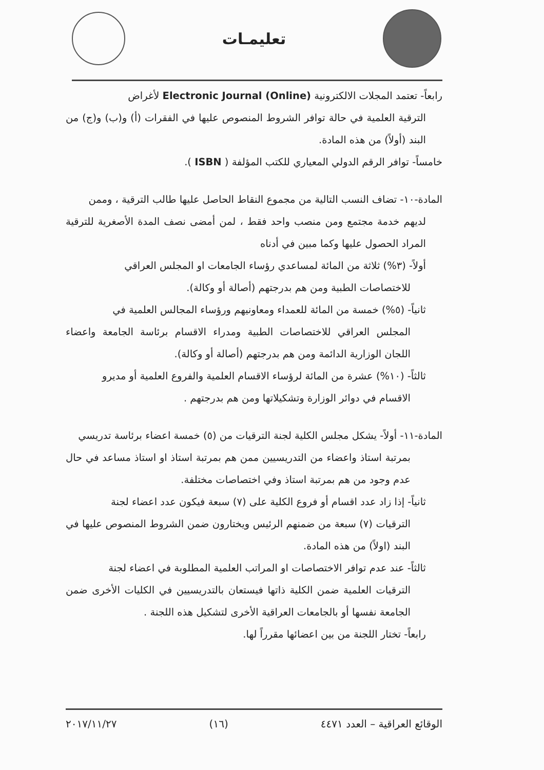تعليمـات
رابعاً- تعتمد المجلات الالكترونية Electronic Journal (Online) لأغراض
الترقية العلمية في حالة توافر الشروط المنصوص عليها في الفقرات (أ) و(ب) و(ج) من البند (أولاً) من هذه المادة.
خامساً- توافر الرقم الدولي المعياري للكتب المؤلفة ( ISBN ).
المادة-١٠- تضاف النسب التالية من مجموع النقاط الحاصل عليها طالب الترقية ، وممن
لديهم خدمة مجتمع ومن منصب واحد فقط ، لمن أمضى نصف المدة الأصغرية للترقية المراد الحصول عليها وكما مبين في أدناه
أولاً- (٣%) ثلاثة من المائة لمساعدي رؤساء الجامعات او المجلس العراقي
للاختصاصات الطبية ومن هم بدرجتهم (أصالة أو وكالة).
ثانياً- (٥%) خمسة من المائة للعمداء ومعاونيهم ورؤساء المجالس العلمية في
المجلس العراقي للاختصاصات الطبية ومدراء الاقسام برئاسة الجامعة واعضاء اللجان الوزارية الدائمة ومن هم بدرجتهم (أصالة أو وكالة).
ثالثاً- (١٠%) عشرة من المائة لرؤساء الاقسام العلمية والفروع العلمية أو مديرو
الاقسام في دوائر الوزارة وتشكيلاتها ومن هم بدرجتهم .
المادة-١١- أولاً- يشكل مجلس الكلية لجنة الترقيات من (٥) خمسة اعضاء برئاسة تدريسي
بمرتبة استاذ واعضاء من التدريسيين ممن هم بمرتبة استاذ او استاذ مساعد في حال عدم وجود من هم بمرتبة استاذ وفي اختصاصات مختلفة.
ثانياً- إذا زاد عدد اقسام أو فروع الكلية على (٧) سبعة فيكون عدد اعضاء لجنة
الترقيات (٧) سبعة من ضمنهم الرئيس ويختارون ضمن الشروط المنصوص عليها في البند (اولاً) من هذه المادة.
ثالثاً- عند عدم توافر الاختصاصات او المراتب العلمية المطلوبة في اعضاء لجنة
الترقيات العلمية ضمن الكلية ذاتها فيستعان بالتدريسيين في الكليات الأخرى ضمن الجامعة نفسها أو بالجامعات العراقية الأخرى لتشكيل هذه اللجنة .
رابعاً- تختار اللجنة من بين اعضائها مقرراً لها.
الوقائع العراقية – العدد ٤٤٧١ (١٦) ٢٠١٧/١١/٢٧